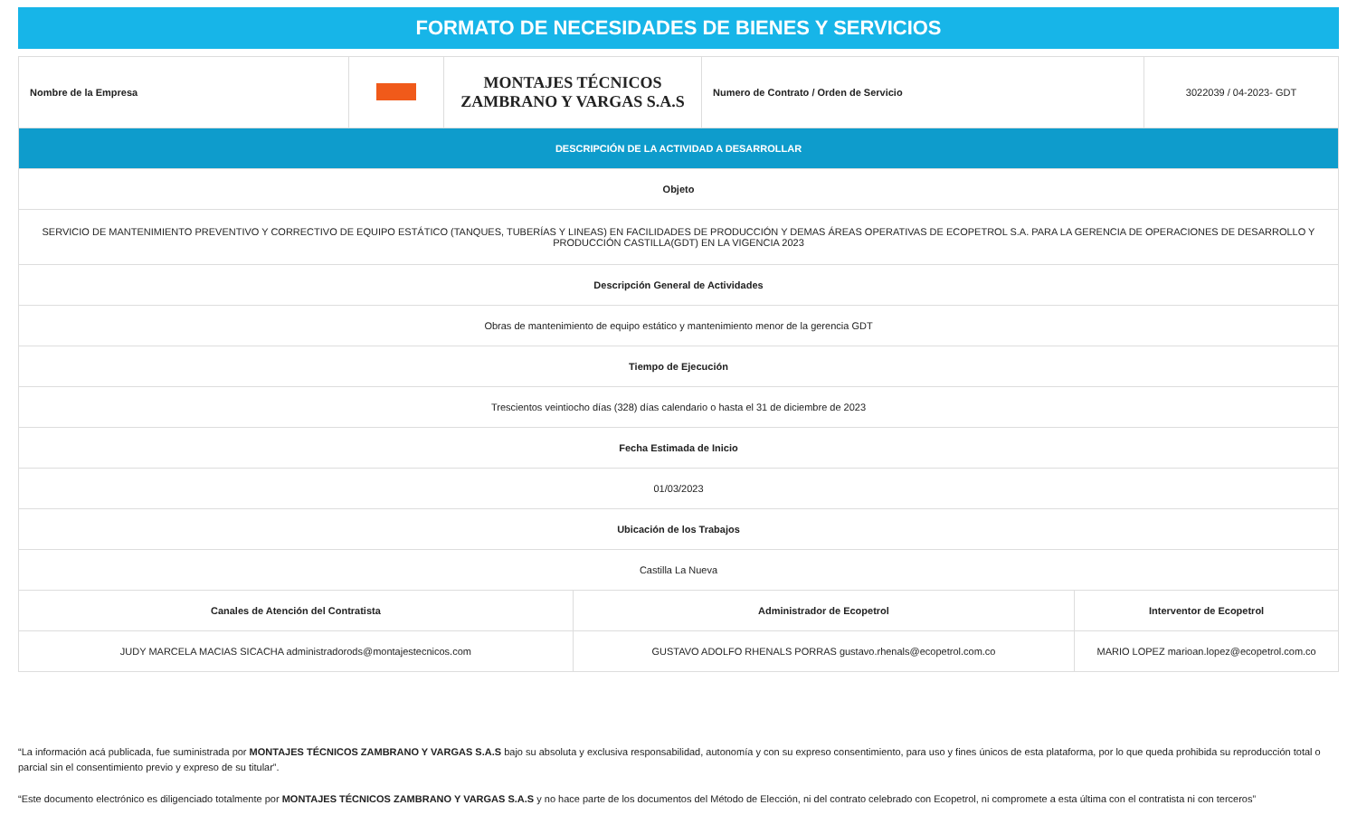FORMATO DE NECESIDADES DE BIENES Y SERVICIOS
| Nombre de la Empresa | | MONTAJES TÉCNICOS ZAMBRANO Y VARGAS S.A.S | Numero de Contrato / Orden de Servicio | 3022039 / 04-2023- GDT |
| DESCRIPCIÓN DE LA ACTIVIDAD A DESARROLLAR | | | | |
| Objeto | | | | |
| SERVICIO DE MANTENIMIENTO PREVENTIVO Y CORRECTIVO DE EQUIPO ESTÁTICO (TANQUES, TUBERÍAS Y LINEAS) EN FACILIDADES DE PRODUCCIÓN Y DEMAS ÁREAS OPERATIVAS DE ECOPETROL S.A. PARA LA GERENCIA DE OPERACIONES DE DESARROLLO Y PRODUCCIÓN CASTILLA(GDT) EN LA VIGENCIA 2023 | | | | |
| Descripción General de Actividades | | | | |
| Obras de mantenimiento de equipo estático y mantenimiento menor de la gerencia GDT | | | | |
| Tiempo de Ejecución | | | | |
| Trescientos veintiocho días (328) días calendario o hasta el 31 de diciembre de 2023 | | | | |
| Fecha Estimada de Inicio | | | | |
| 01/03/2023 | | | | |
| Ubicación de los Trabajos | | | | |
| Castilla La Nueva | | | | |
| Canales de Atención del Contratista | Administrador de Ecopetrol | Interventor de Ecopetrol |
| --- | --- | --- |
| JUDY MARCELA MACIAS SICACHA administradorods@montajestecnicos.com | GUSTAVO ADOLFO RHENALS PORRAS gustavo.rhenals@ecopetrol.com.co | MARIO LOPEZ marioan.lopez@ecopetrol.com.co |
“La información acá publicada, fue suministrada por MONTAJES TÉCNICOS ZAMBRANO Y VARGAS S.A.S bajo su absoluta y exclusiva responsabilidad, autonomía y con su expreso consentimiento, para uso y fines únicos de esta plataforma, por lo que queda prohibida su reproducción total o parcial sin el consentimiento previo y expreso de su titular”.
“Este documento electrónico es diligenciado totalmente por MONTAJES TÉCNICOS ZAMBRANO Y VARGAS S.A.S y no hace parte de los documentos del Método de Elección, ni del contrato celebrado con Ecopetrol, ni compromete a esta última con el contratista ni con terceros”